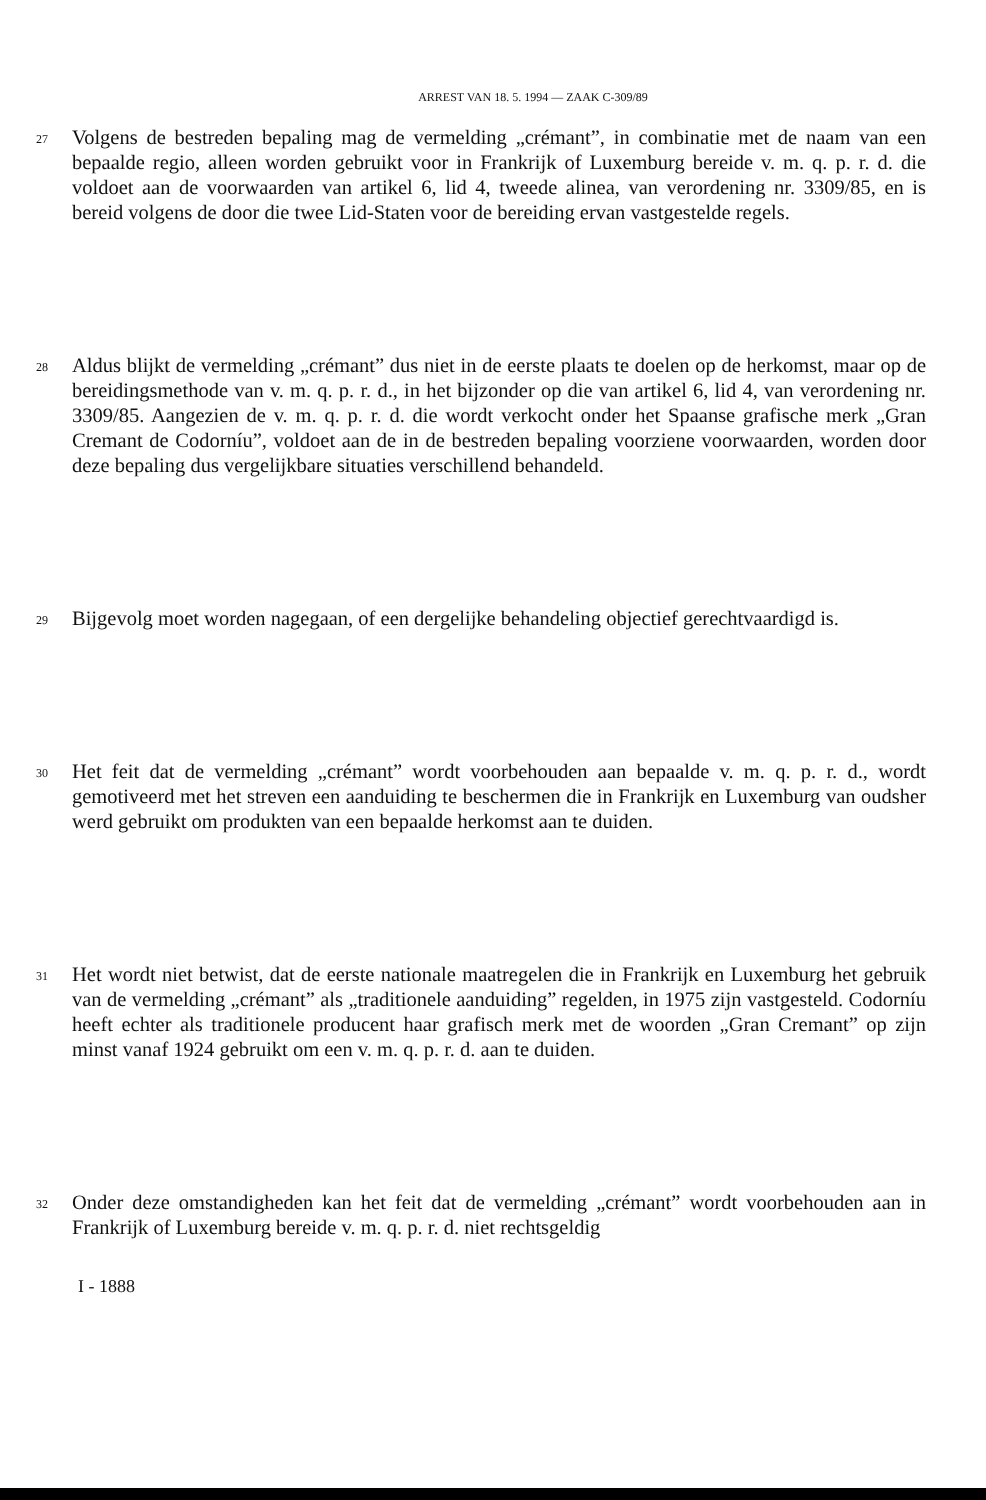ARREST VAN 18. 5. 1994 — ZAAK C-309/89
27
Volgens de bestreden bepaling mag de vermelding „crémant”, in combinatie met de naam van een bepaalde regio, alleen worden gebruikt voor in Frankrijk of Luxemburg bereide v. m. q. p. r. d. die voldoet aan de voorwaarden van artikel 6, lid 4, tweede alinea, van verordening nr. 3309/85, en is bereid volgens de door die twee Lid-Staten voor de bereiding ervan vastgestelde regels.
28
Aldus blijkt de vermelding „crémant” dus niet in de eerste plaats te doelen op de herkomst, maar op de bereidingsmethode van v. m. q. p. r. d., in het bijzonder op die van artikel 6, lid 4, van verordening nr. 3309/85. Aangezien de v. m. q. p. r. d. die wordt verkocht onder het Spaanse grafische merk „Gran Cremant de Codorníu”, voldoet aan de in de bestreden bepaling voorziene voorwaarden, worden door deze bepaling dus vergelijkbare situaties verschillend behandeld.
29
Bijgevolg moet worden nagegaan, of een dergelijke behandeling objectief gerechtvaardigd is.
30
Het feit dat de vermelding „crémant” wordt voorbehouden aan bepaalde v. m. q. p. r. d., wordt gemotiveerd met het streven een aanduiding te beschermen die in Frankrijk en Luxemburg van oudsher werd gebruikt om produkten van een bepaalde herkomst aan te duiden.
31
Het wordt niet betwist, dat de eerste nationale maatregelen die in Frankrijk en Luxemburg het gebruik van de vermelding „crémant” als „traditionele aanduiding” regelden, in 1975 zijn vastgesteld. Codorníu heeft echter als traditionele producent haar grafisch merk met de woorden „Gran Cremant” op zijn minst vanaf 1924 gebruikt om een v. m. q. p. r. d. aan te duiden.
32
Onder deze omstandigheden kan het feit dat de vermelding „crémant” wordt voorbehouden aan in Frankrijk of Luxemburg bereide v. m. q. p. r. d. niet rechtsgeldig
I - 1888